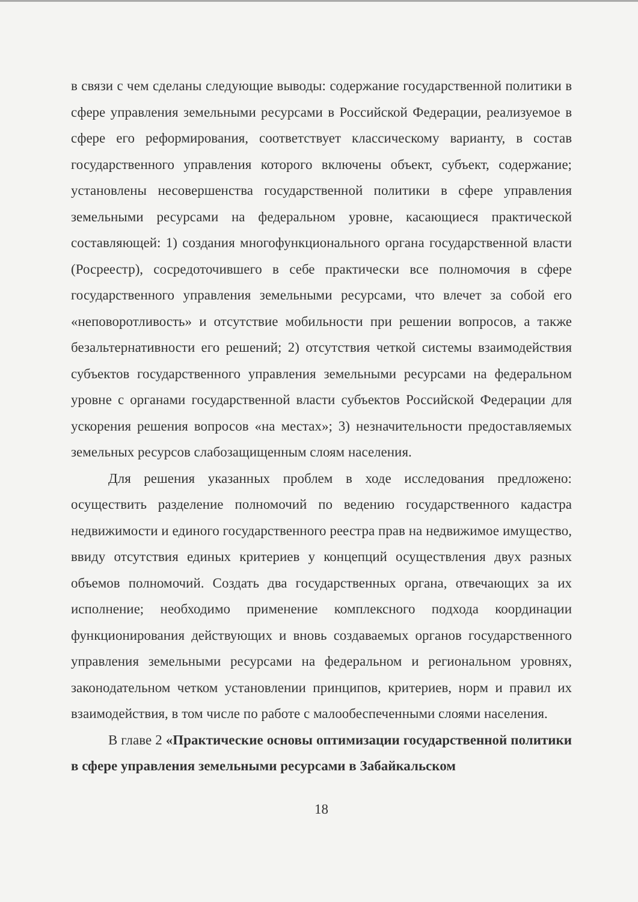в связи с чем сделаны следующие выводы: содержание государственной политики в сфере управления земельными ресурсами в Российской Федерации, реализуемое в сфере его реформирования, соответствует классическому варианту, в состав государственного управления которого включены объект, субъект, содержание; установлены несовершенства государственной политики в сфере управления земельными ресурсами на федеральном уровне, касающиеся практической составляющей: 1) создания многофункционального органа государственной власти (Росреестр), сосредоточившего в себе практически все полномочия в сфере государственного управления земельными ресурсами, что влечет за собой его «неповоротливость» и отсутствие мобильности при решении вопросов, а также безальтернативности его решений; 2) отсутствия четкой системы взаимодействия субъектов государственного управления земельными ресурсами на федеральном уровне с органами государственной власти субъектов Российской Федерации для ускорения решения вопросов «на местах»; 3) незначительности предоставляемых земельных ресурсов слабозащищенным слоям населения.
Для решения указанных проблем в ходе исследования предложено: осуществить разделение полномочий по ведению государственного кадастра недвижимости и единого государственного реестра прав на недвижимое имущество, ввиду отсутствия единых критериев у концепций осуществления двух разных объемов полномочий. Создать два государственных органа, отвечающих за их исполнение; необходимо применение комплексного подхода координации функционирования действующих и вновь создаваемых органов государственного управления земельными ресурсами на федеральном и региональном уровнях, законодательном четком установлении принципов, критериев, норм и правил их взаимодействия, в том числе по работе с малообеспеченными слоями населения.
В главе 2 «Практические основы оптимизации государственной политики в сфере управления земельными ресурсами в Забайкальском
18